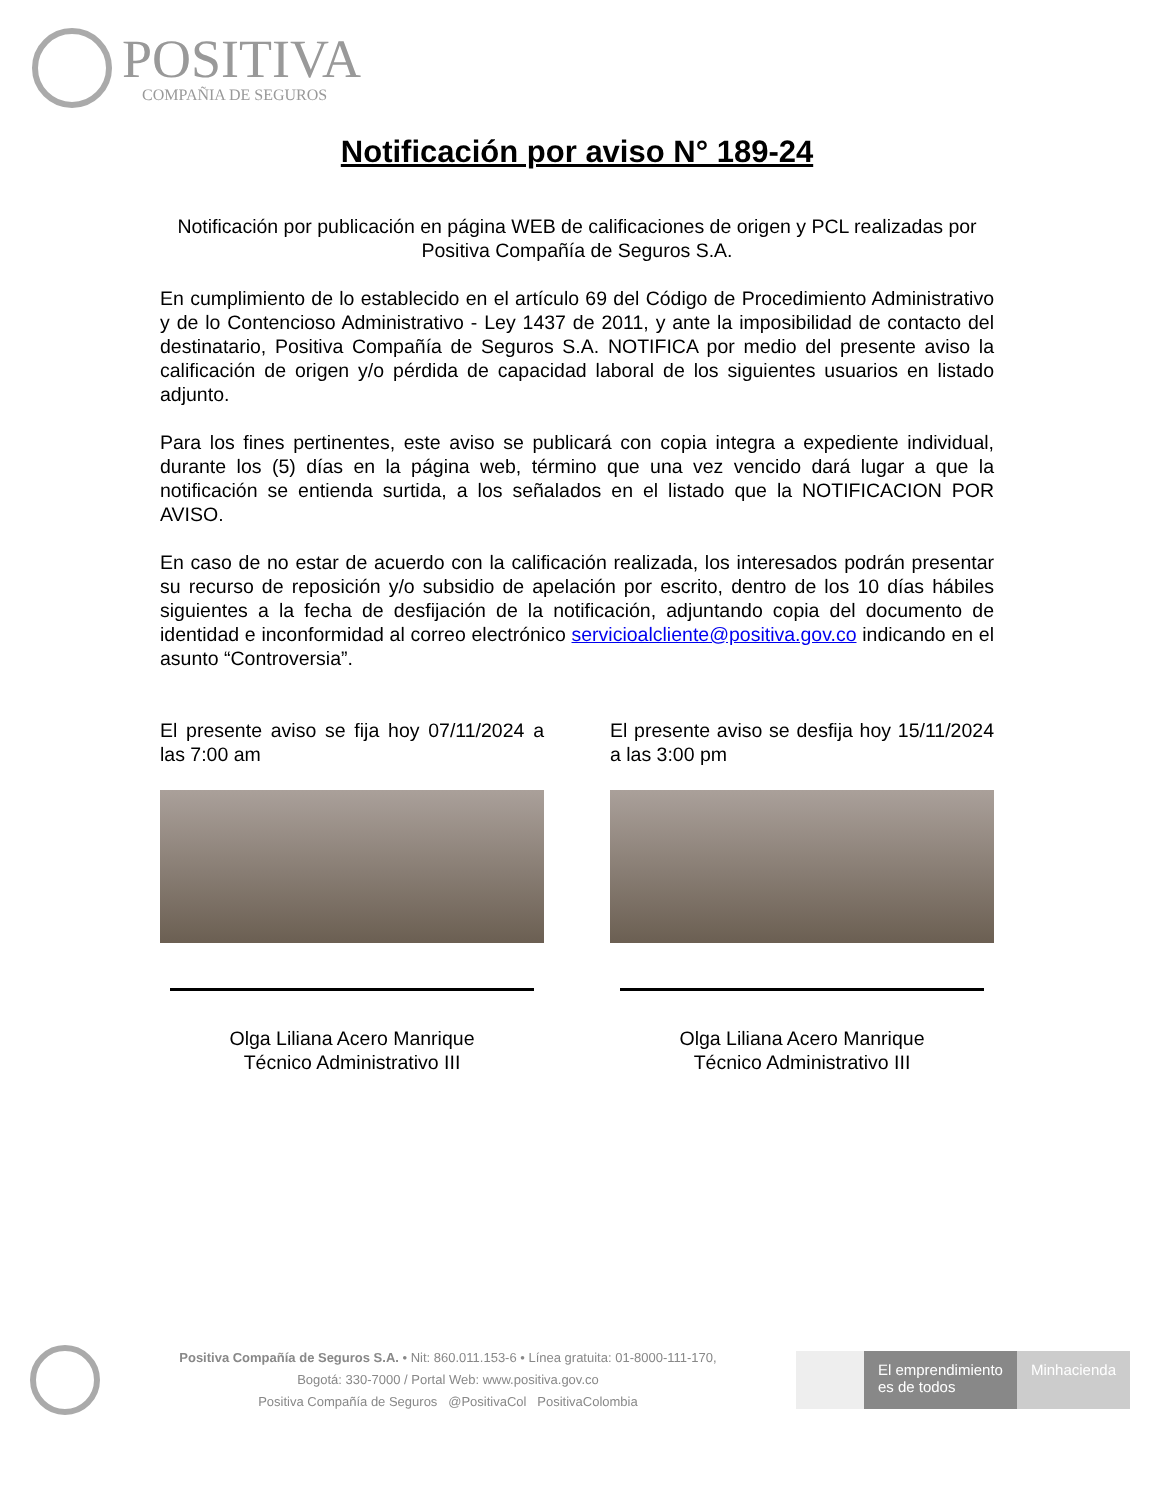POSITIVA
COMPAÑIA DE SEGUROS
Notificación por aviso N° 189-24
Notificación por publicación en página WEB de calificaciones de origen y PCL realizadas por Positiva Compañía de Seguros S.A.
En cumplimiento de lo establecido en el artículo 69 del Código de Procedimiento Administrativo y de lo Contencioso Administrativo - Ley 1437 de 2011, y ante la imposibilidad de contacto del destinatario, Positiva Compañía de Seguros S.A. NOTIFICA por medio del presente aviso la calificación de origen y/o pérdida de capacidad laboral de los siguientes usuarios en listado adjunto.
Para los fines pertinentes, este aviso se publicará con copia integra a expediente individual, durante los (5) días en la página web, término que una vez vencido dará lugar a que la notificación se entienda surtida, a los señalados en el listado que la NOTIFICACION POR AVISO.
En caso de no estar de acuerdo con la calificación realizada, los interesados podrán presentar su recurso de reposición y/o subsidio de apelación por escrito, dentro de los 10 días hábiles siguientes a la fecha de desfijación de la notificación, adjuntando copia del documento de identidad e inconformidad al correo electrónico servicioalcliente@positiva.gov.co indicando en el asunto “Controversia”.
El presente aviso se fija hoy 07/11/2024 a las 7:00 am
Olga Liliana Acero Manrique
Técnico Administrativo III
El presente aviso se desfija hoy 15/11/2024 a las 3:00 pm
Olga Liliana Acero Manrique
Técnico Administrativo III
Positiva Compañía de Seguros S.A. • Nit: 860.011.153-6 • Línea gratuita: 01-8000-111-170,
Bogotá: 330-7000 / Portal Web: www.positiva.gov.co
Positiva Compañía de Seguros @PositivaCol PositivaColombia
El emprendimiento
es de todos
Minhacienda